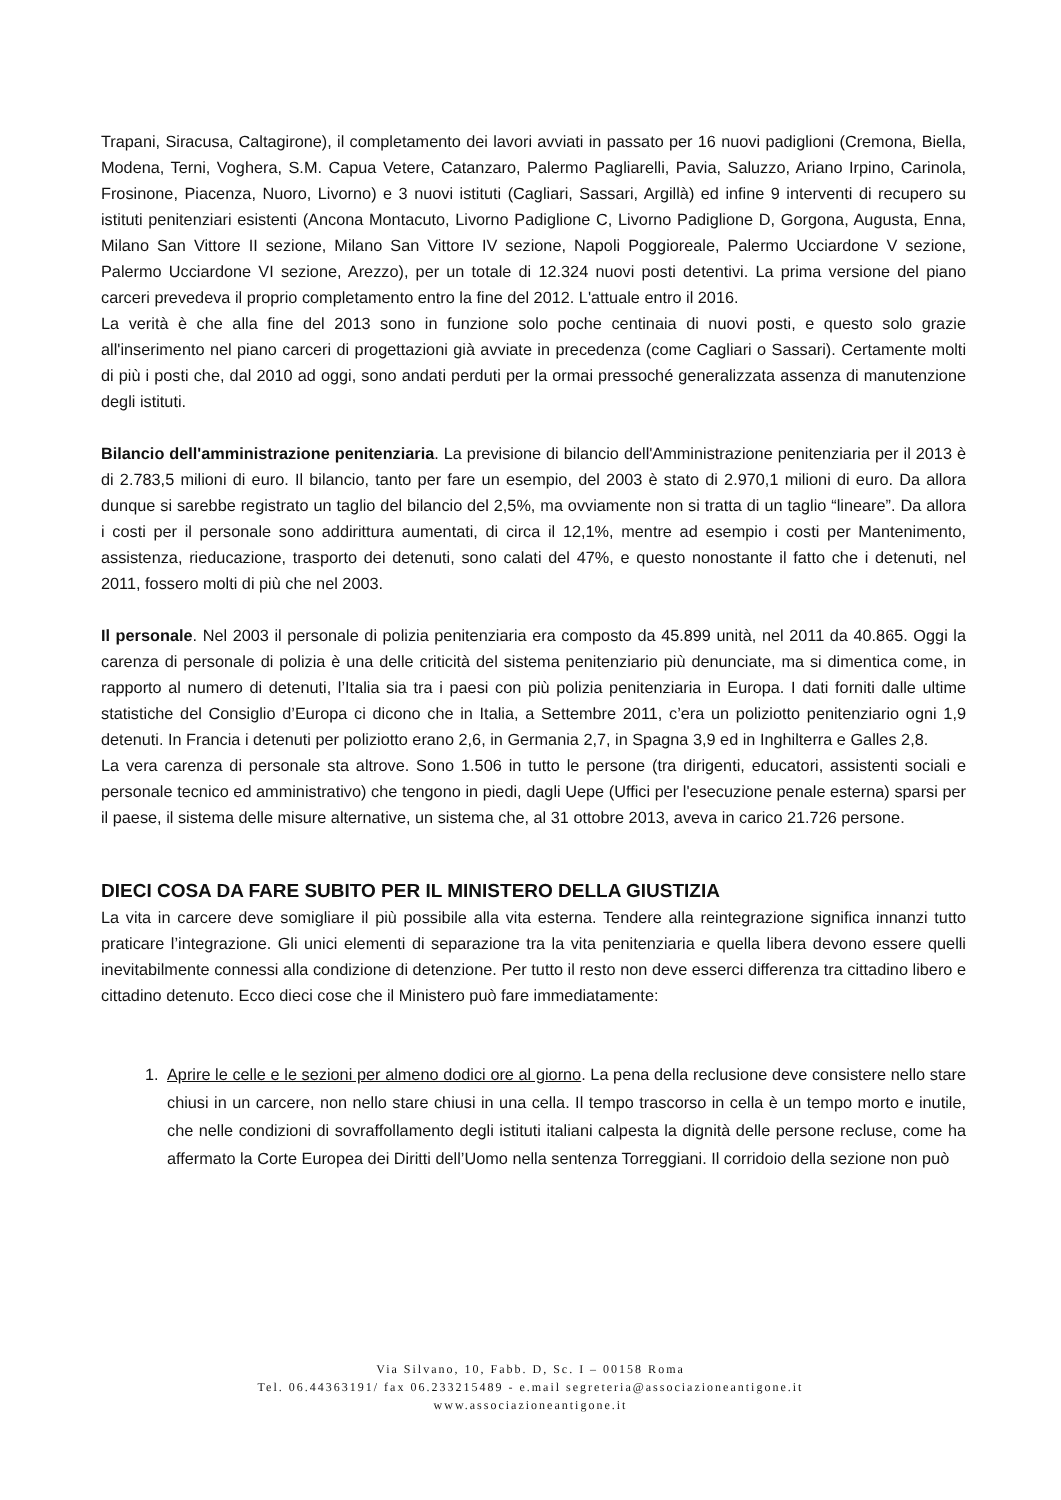Trapani, Siracusa, Caltagirone), il completamento dei lavori avviati in passato per 16 nuovi padiglioni (Cremona, Biella, Modena, Terni, Voghera, S.M. Capua Vetere, Catanzaro, Palermo Pagliarelli, Pavia, Saluzzo, Ariano Irpino, Carinola, Frosinone, Piacenza, Nuoro, Livorno) e 3 nuovi istituti (Cagliari, Sassari, Argillà) ed infine 9 interventi di recupero su istituti penitenziari esistenti (Ancona Montacuto, Livorno Padiglione C, Livorno Padiglione D, Gorgona, Augusta, Enna, Milano San Vittore II sezione, Milano San Vittore IV sezione, Napoli Poggioreale, Palermo Ucciardone V sezione, Palermo Ucciardone VI sezione, Arezzo), per un totale di 12.324 nuovi posti detentivi. La prima versione del piano carceri prevedeva il proprio completamento entro la fine del 2012. L'attuale entro il 2016.
La verità è che alla fine del 2013 sono in funzione solo poche centinaia di nuovi posti, e questo solo grazie all'inserimento nel piano carceri di progettazioni già avviate in precedenza (come Cagliari o Sassari). Certamente molti di più i posti che, dal 2010 ad oggi, sono andati perduti per la ormai pressoché generalizzata assenza di manutenzione degli istituti.
Bilancio dell'amministrazione penitenziaria. La previsione di bilancio dell'Amministrazione penitenziaria per il 2013 è di 2.783,5 milioni di euro. Il bilancio, tanto per fare un esempio, del 2003 è stato di 2.970,1 milioni di euro. Da allora dunque si sarebbe registrato un taglio del bilancio del 2,5%, ma ovviamente non si tratta di un taglio “lineare”. Da allora i costi per il personale sono addirittura aumentati, di circa il 12,1%, mentre ad esempio i costi per Mantenimento, assistenza, rieducazione, trasporto dei detenuti, sono calati del 47%, e questo nonostante il fatto che i detenuti, nel 2011, fossero molti di più che nel 2003.
Il personale. Nel 2003 il personale di polizia penitenziaria era composto da 45.899 unità, nel 2011 da 40.865. Oggi la carenza di personale di polizia è una delle criticità del sistema penitenziario più denunciate, ma si dimentica come, in rapporto al numero di detenuti, l’Italia sia tra i paesi con più polizia penitenziaria in Europa. I dati forniti dalle ultime statistiche del Consiglio d’Europa ci dicono che in Italia, a Settembre 2011, c’era un poliziotto penitenziario ogni 1,9 detenuti. In Francia i detenuti per poliziotto erano 2,6, in Germania 2,7, in Spagna 3,9 ed in Inghilterra e Galles 2,8.
La vera carenza di personale sta altrove. Sono 1.506 in tutto le persone (tra dirigenti, educatori, assistenti sociali e personale tecnico ed amministrativo) che tengono in piedi, dagli Uepe (Uffici per l'esecuzione penale esterna) sparsi per il paese, il sistema delle misure alternative, un sistema che, al 31 ottobre 2013, aveva in carico 21.726 persone.
DIECI COSA DA FARE SUBITO PER IL MINISTERO DELLA GIUSTIZIA
La vita in carcere deve somigliare il più possibile alla vita esterna. Tendere alla reintegrazione significa innanzi tutto praticare l’integrazione. Gli unici elementi di separazione tra la vita penitenziaria e quella libera devono essere quelli inevitabilmente connessi alla condizione di detenzione. Per tutto il resto non deve esserci differenza tra cittadino libero e cittadino detenuto. Ecco dieci cose che il Ministero può fare immediatamente:
1. Aprire le celle e le sezioni per almeno dodici ore al giorno. La pena della reclusione deve consistere nello stare chiusi in un carcere, non nello stare chiusi in una cella. Il tempo trascorso in cella è un tempo morto e inutile, che nelle condizioni di sovraffollamento degli istituti italiani calpesta la dignità delle persone recluse, come ha affermato la Corte Europea dei Diritti dell’Uomo nella sentenza Torreggiani. Il corridoio della sezione non può
Via Silvano, 10, Fabb. D, Sc. I – 00158 Roma
Tel. 06.44363191/ fax 06.233215489 - e.mail segreteria@associazioneantigone.it
www.associazioneantigone.it